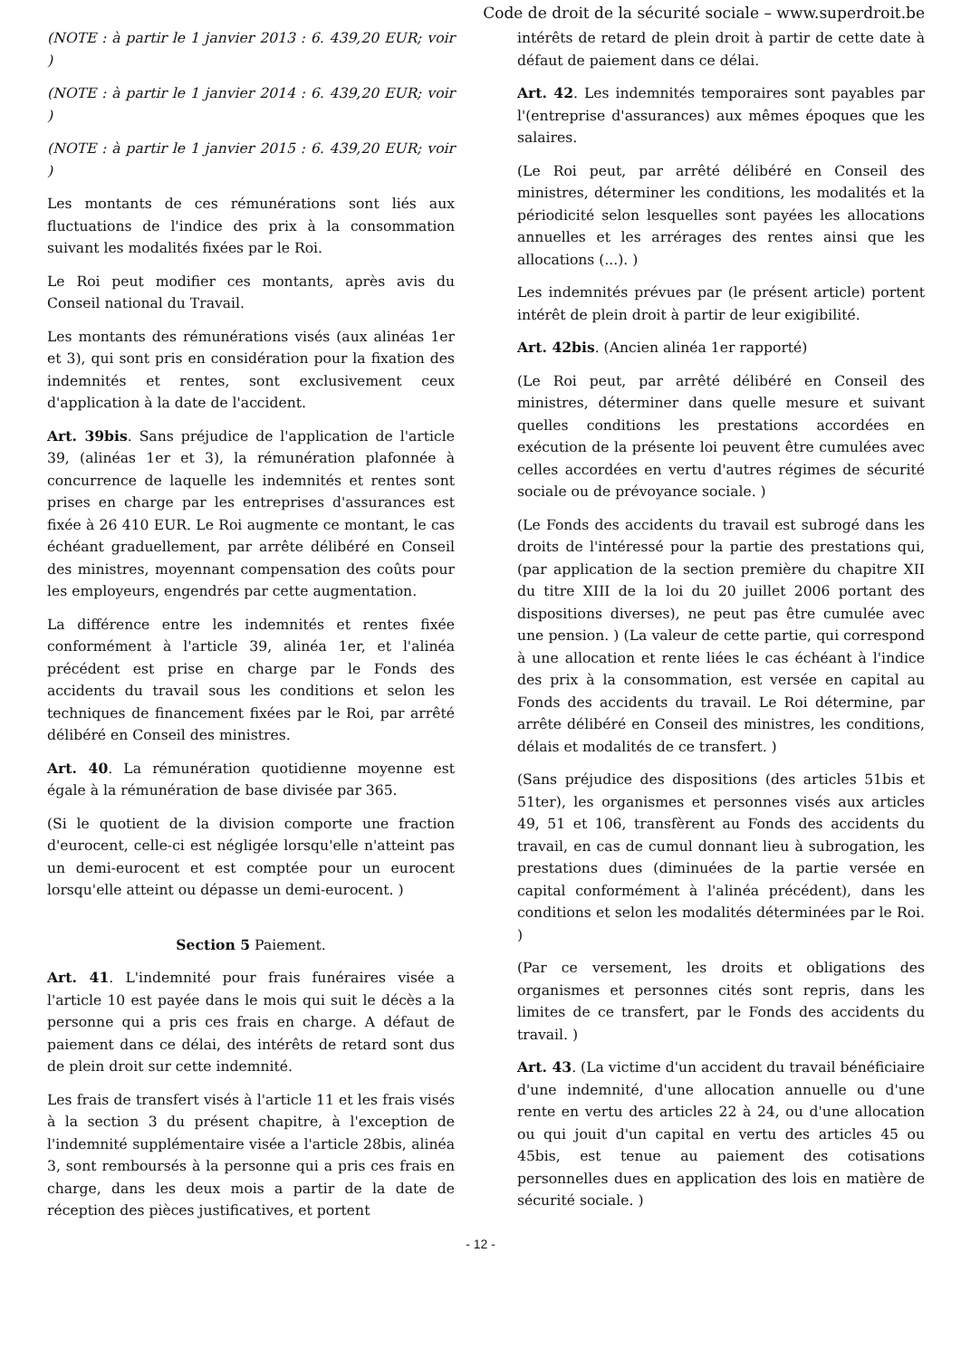Code de droit de la sécurité sociale – www.superdroit.be
(NOTE : à partir le 1 janvier 2013 : 6. 439,20 EUR; voir )
(NOTE : à partir le 1 janvier 2014 : 6. 439,20 EUR; voir )
(NOTE : à partir le 1 janvier 2015 : 6. 439,20 EUR; voir )
Les montants de ces rémunérations sont liés aux fluctuations de l'indice des prix à la consommation suivant les modalités fixées par le Roi.
Le Roi peut modifier ces montants, après avis du Conseil national du Travail.
Les montants des rémunérations visés (aux alinéas 1er et 3), qui sont pris en considération pour la fixation des indemnités et rentes, sont exclusivement ceux d'application à la date de l'accident.
Art. 39bis. Sans préjudice de l'application de l'article 39, (alinéas 1er et 3), la rémunération plafonnée à concurrence de laquelle les indemnités et rentes sont prises en charge par les entreprises d'assurances est fixée à 26 410 EUR. Le Roi augmente ce montant, le cas échéant graduellement, par arrête délibéré en Conseil des ministres, moyennant compensation des coûts pour les employeurs, engendrés par cette augmentation.
La différence entre les indemnités et rentes fixée conformément à l'article 39, alinéa 1er, et l'alinéa précédent est prise en charge par le Fonds des accidents du travail sous les conditions et selon les techniques de financement fixées par le Roi, par arrêté délibéré en Conseil des ministres.
Art. 40. La rémunération quotidienne moyenne est égale à la rémunération de base divisée par 365.
(Si le quotient de la division comporte une fraction d'eurocent, celle-ci est négligée lorsqu'elle n'atteint pas un demi-eurocent et est comptée pour un eurocent lorsqu'elle atteint ou dépasse un demi-eurocent. )
Section 5 Paiement.
Art. 41. L'indemnité pour frais funéraires visée a l'article 10 est payée dans le mois qui suit le décès a la personne qui a pris ces frais en charge. A défaut de paiement dans ce délai, des intérêts de retard sont dus de plein droit sur cette indemnité.
Les frais de transfert visés à l'article 11 et les frais visés à la section 3 du présent chapitre, à l'exception de l'indemnité supplémentaire visée a l'article 28bis, alinéa 3, sont remboursés à la personne qui a pris ces frais en charge, dans les deux mois a partir de la date de réception des pièces justificatives, et portent
intérêts de retard de plein droit à partir de cette date à défaut de paiement dans ce délai.
Art. 42. Les indemnités temporaires sont payables par l'(entreprise d'assurances) aux mêmes époques que les salaires.
(Le Roi peut, par arrêté délibéré en Conseil des ministres, déterminer les conditions, les modalités et la périodicité selon lesquelles sont payées les allocations annuelles et les arrérages des rentes ainsi que les allocations (...). )
Les indemnités prévues par (le présent article) portent intérêt de plein droit à partir de leur exigibilité.
Art. 42bis. (Ancien alinéa 1er rapporté)
(Le Roi peut, par arrêté délibéré en Conseil des ministres, déterminer dans quelle mesure et suivant quelles conditions les prestations accordées en exécution de la présente loi peuvent être cumulées avec celles accordées en vertu d'autres régimes de sécurité sociale ou de prévoyance sociale. )
(Le Fonds des accidents du travail est subrogé dans les droits de l'intéressé pour la partie des prestations qui, (par application de la section première du chapitre XII du titre XIII de la loi du 20 juillet 2006 portant des dispositions diverses), ne peut pas être cumulée avec une pension. ) (La valeur de cette partie, qui correspond à une allocation et rente liées le cas échéant à l'indice des prix à la consommation, est versée en capital au Fonds des accidents du travail. Le Roi détermine, par arrête délibéré en Conseil des ministres, les conditions, délais et modalités de ce transfert. )
(Sans préjudice des dispositions (des articles 51bis et 51ter), les organismes et personnes visés aux articles 49, 51 et 106, transfèrent au Fonds des accidents du travail, en cas de cumul donnant lieu à subrogation, les prestations dues (diminuées de la partie versée en capital conformément à l'alinéa précédent), dans les conditions et selon les modalités déterminées par le Roi. )
(Par ce versement, les droits et obligations des organismes et personnes cités sont repris, dans les limites de ce transfert, par le Fonds des accidents du travail. )
Art. 43. (La victime d'un accident du travail bénéficiaire d'une indemnité, d'une allocation annuelle ou d'une rente en vertu des articles 22 à 24, ou d'une allocation ou qui jouit d'un capital en vertu des articles 45 ou 45bis, est tenue au paiement des cotisations personnelles dues en application des lois en matière de sécurité sociale. )
- 12 -